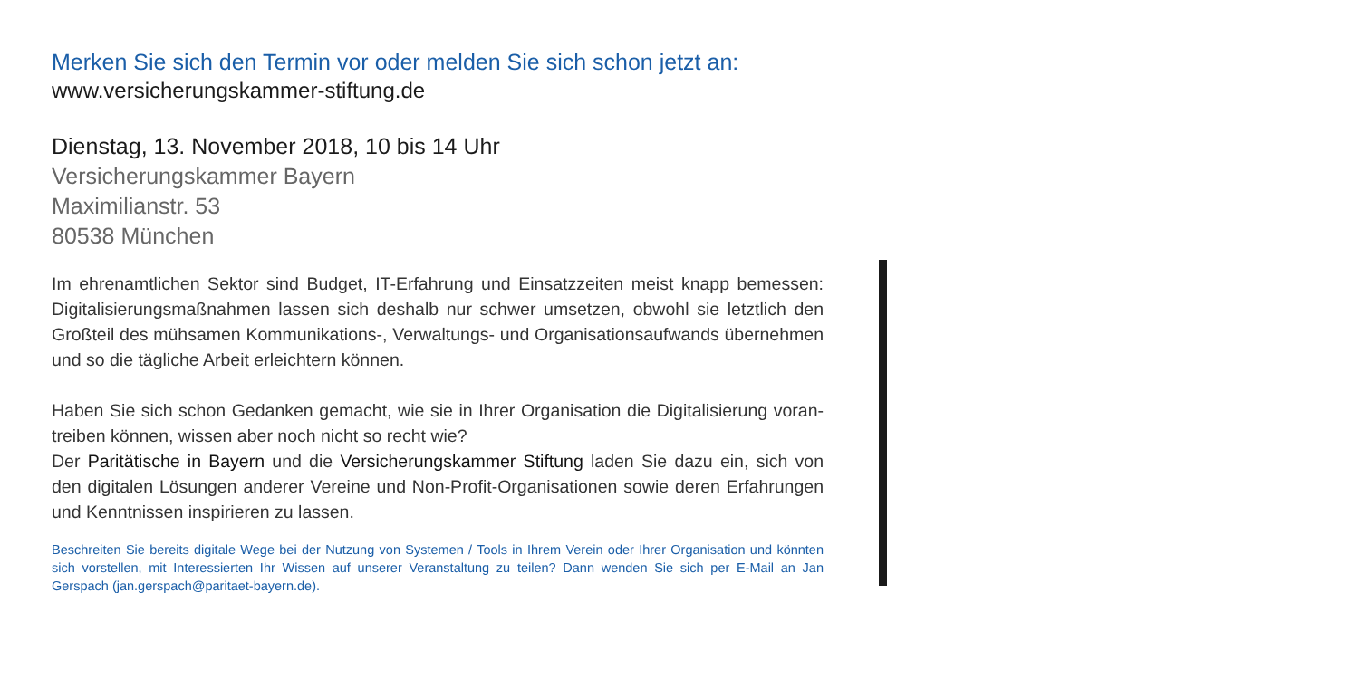Merken Sie sich den Termin vor oder melden Sie sich schon jetzt an:
www.versicherungskammer-stiftung.de
Dienstag, 13. November 2018, 10 bis 14 Uhr
Versicherungskammer Bayern
Maximilianstr. 53
80538 München
Im ehrenamtlichen Sektor sind Budget, IT-Erfahrung und Einsatzzeiten meist knapp bemessen: Digitalisierungsmaßnahmen lassen sich deshalb nur schwer umsetzen, obwohl sie letztlich den Großteil des mühsamen Kommunikations-, Verwaltungs- und Organisationsaufwands überneh­men und so die tägliche Arbeit erleichtern können.
Haben Sie sich schon Gedanken gemacht, wie sie in Ihrer Organisation die Digitalisierung voran­treiben können, wissen aber noch nicht so recht wie?
Der Paritätische in Bayern und die Versicherungskammer Stiftung laden Sie dazu ein, sich von den digitalen Lösungen anderer Vereine und Non-Profit-Organisationen sowie deren Erfahrungen und Kenntnissen inspirieren zu lassen.
Beschreiten Sie bereits digitale Wege bei der Nutzung von Systemen / Tools in Ihrem Verein oder Ihrer Organisation und könnten sich vorstellen, mit Interessierten Ihr Wissen auf unserer Veranstaltung zu teilen? Dann wenden Sie sich per E-Mail an Jan Gerspach (jan.gerspach@paritaet-bayern.de).